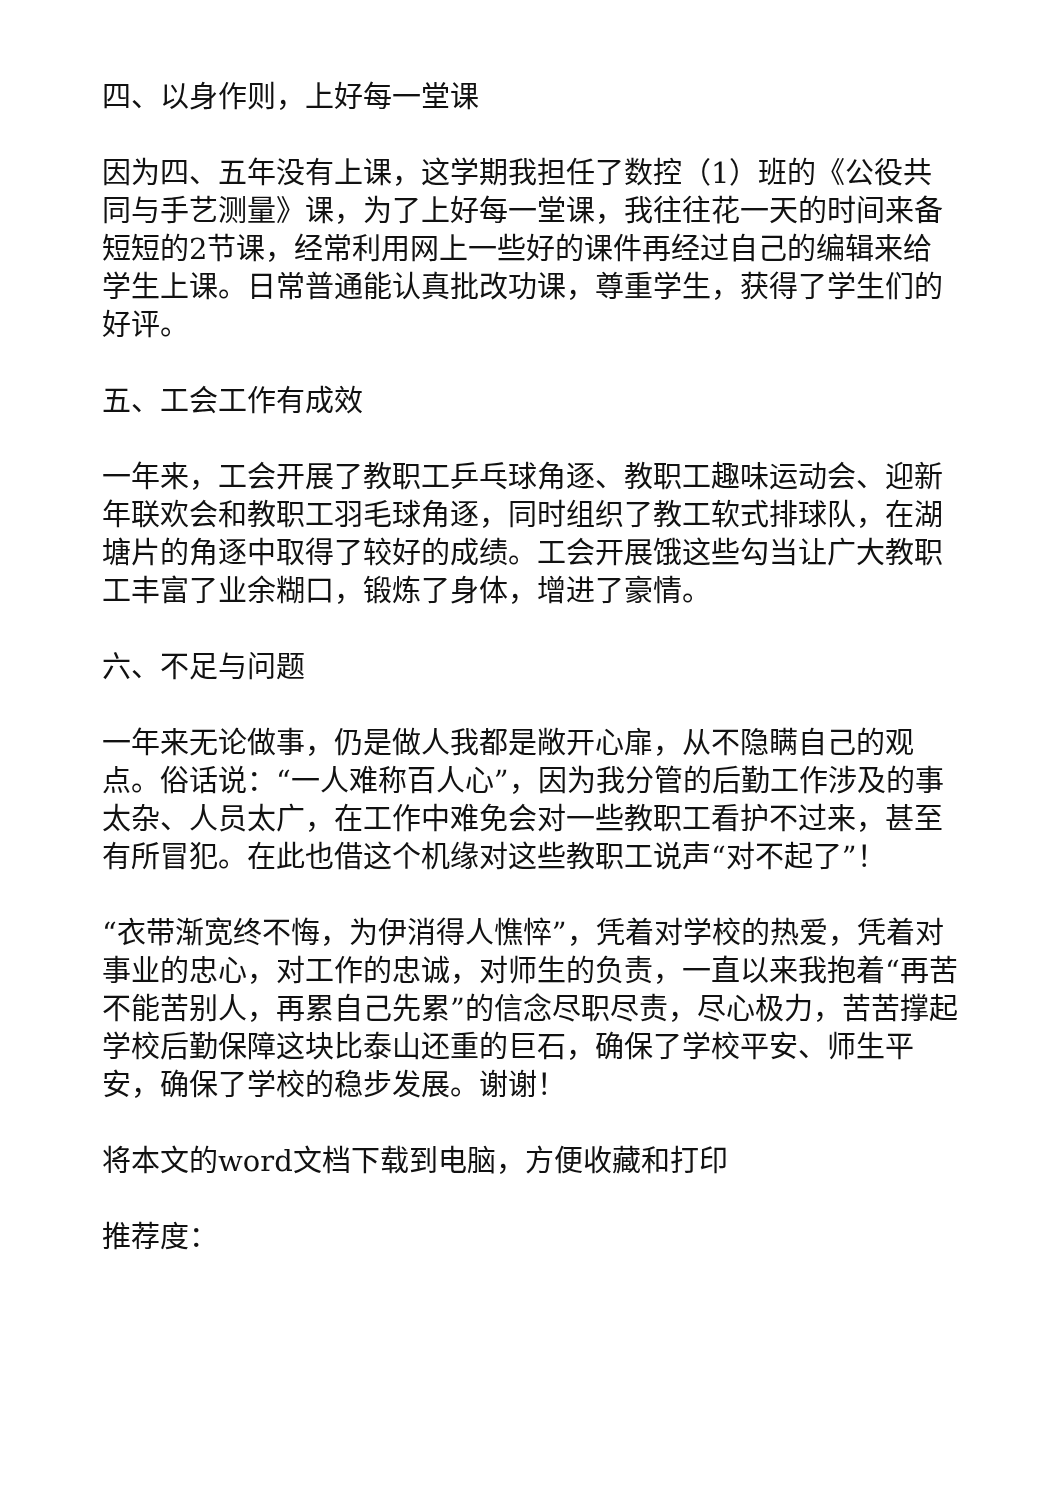四、以身作则，上好每一堂课
因为四、五年没有上课，这学期我担任了数控（1）班的《公役共同与手艺测量》课，为了上好每一堂课，我往往花一天的时间来备短短的2节课，经常利用网上一些好的课件再经过自己的编辑来给学生上课。日常普通能认真批改功课，尊重学生，获得了学生们的好评。
五、工会工作有成效
一年来，工会开展了教职工乒乓球角逐、教职工趣味运动会、迎新年联欢会和教职工羽毛球角逐，同时组织了教工软式排球队，在湖塘片的角逐中取得了较好的成绩。工会开展饿这些勾当让广大教职工丰富了业余糊口，锻炼了身体，增进了豪情。
六、不足与问题
一年来无论做事，仍是做人我都是敞开心扉，从不隐瞒自己的观点。俗话说：“一人难称百人心”，因为我分管的后勤工作涉及的事太杂、人员太广，在工作中难免会对一些教职工看护不过来，甚至有所冒犯。在此也借这个机缘对这些教职工说声“对不起了”！
“衣带渐宽终不悔，为伊消得人憔悴”，凭着对学校的热爱，凭着对事业的忠心，对工作的忠诚，对师生的负责，一直以来我抱着“再苦不能苦别人，再累自己先累”的信念尽职尽责，尽心极力，苦苦撑起学校后勤保障这块比泰山还重的巨石，确保了学校平安、师生平安，确保了学校的稳步发展。谢谢！
将本文的word文档下载到电脑，方便收藏和打印
推荐度：